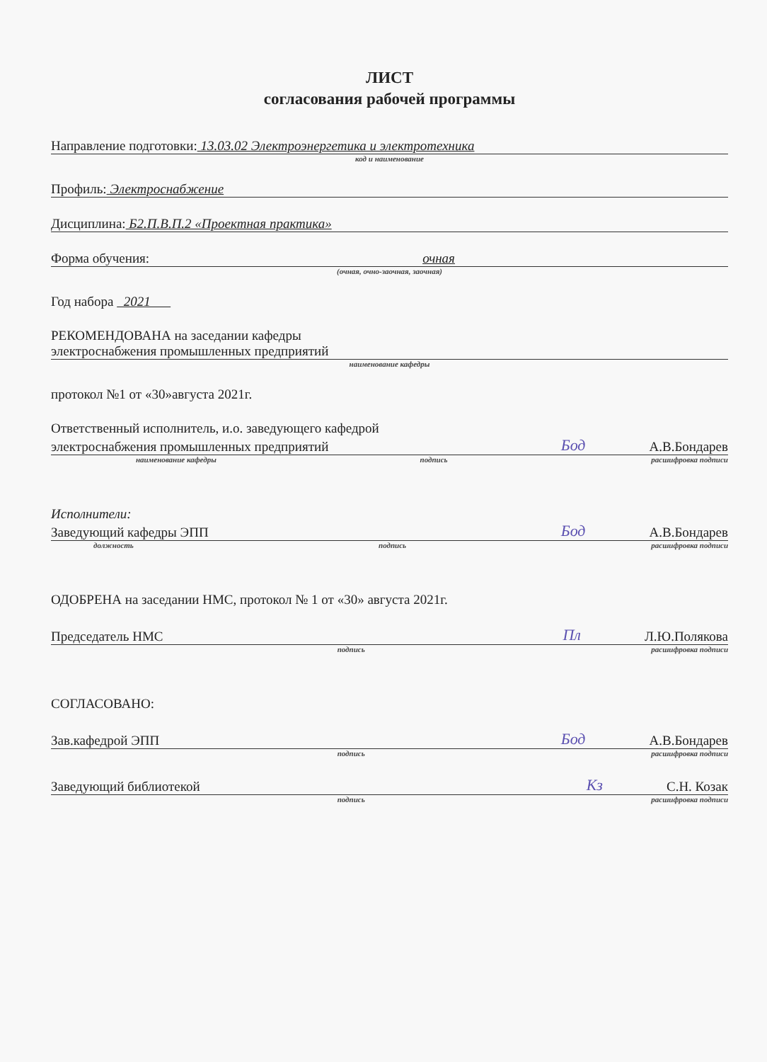ЛИСТ
согласования рабочей программы
Направление подготовки: 13.03.02 Электроэнергетика и электротехника
код и наименование
Профиль: Электроснабжение
Дисциплина: Б2.П.В.П.2 «Проектная практика»
Форма обучения: очная
(очная, очно-заочная, заочная)
Год набора 2021
РЕКОМЕНДОВАНА на заседании кафедры
электроснабжения промышленных предприятий
наименование кафедры
протокол №1 от «30»августа 2021г.
Ответственный исполнитель, и.о. заведующего кафедрой
электроснабжения промышленных предприятий Бод А.В.Бондарев
наименование кафедры подпись расшифровка подписи
Исполнители:
Заведующий кафедры ЭПП Бод А.В.Бондарев
должность подпись расшифровка подписи
ОДОБРЕНА на заседании НМС, протокол № 1 от «30» августа 2021г.
Председатель НМС Пл Л.Ю.Полякова
подпись расшифровка подписи
СОГЛАСОВАНО:
Зав.кафедрой ЭПП Бод А.В.Бондарев
подпись расшифровка подписи
Заведующий библиотекой Кз С.Н. Козак
подпись расшифровка подписи